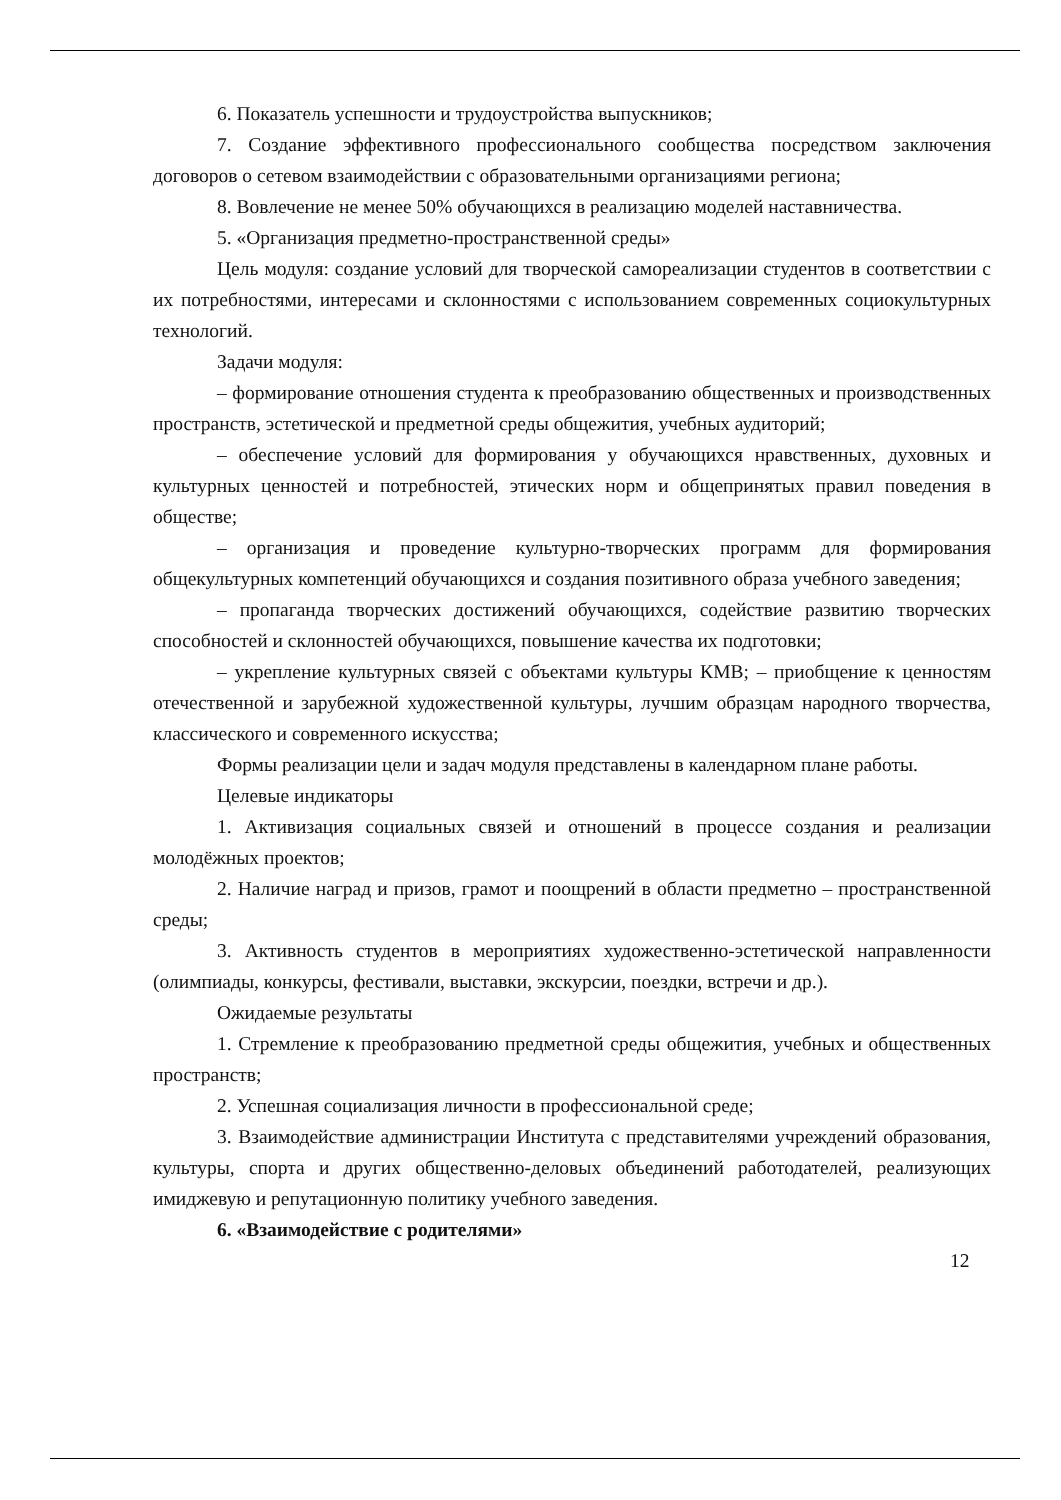6. Показатель успешности и трудоустройства выпускников;
7. Создание эффективного профессионального сообщества посредством заключения договоров о сетевом взаимодействии с образовательными организациями региона;
8. Вовлечение не менее 50% обучающихся в реализацию моделей наставничества.
5. «Организация предметно-пространственной среды»
Цель модуля: создание условий для творческой самореализации студентов в соответствии с их потребностями, интересами и склонностями с использованием современных социокультурных технологий.
Задачи модуля:
– формирование отношения студента к преобразованию общественных и производственных пространств, эстетической и предметной среды общежития, учебных аудиторий;
– обеспечение условий для формирования у обучающихся нравственных, духовных и культурных ценностей и потребностей, этических норм и общепринятых правил поведения в обществе;
– организация и проведение культурно-творческих программ для формирования общекультурных компетенций обучающихся и создания позитивного образа учебного заведения;
– пропаганда творческих достижений обучающихся, содействие развитию творческих способностей и склонностей обучающихся, повышение качества их подготовки;
– укрепление культурных связей с объектами культуры КМВ; – приобщение к ценностям отечественной и зарубежной художественной культуры, лучшим образцам народного творчества, классического и современного искусства;
Формы реализации цели и задач модуля представлены в календарном плане работы.
Целевые индикаторы
1. Активизация социальных связей и отношений в процессе создания и реализации молодёжных проектов;
2. Наличие наград и призов, грамот и поощрений в области предметно – пространственной среды;
3. Активность студентов в мероприятиях художественно-эстетической направленности (олимпиады, конкурсы, фестивали, выставки, экскурсии, поездки, встречи и др.).
Ожидаемые результаты
1. Стремление к преобразованию предметной среды общежития, учебных и общественных пространств;
2. Успешная социализация личности в профессиональной среде;
3. Взаимодействие администрации Института с представителями учреждений образования, культуры, спорта и других общественно-деловых объединений работодателей, реализующих имиджевую и репутационную политику учебного заведения.
6. «Взаимодействие с родителями»
12